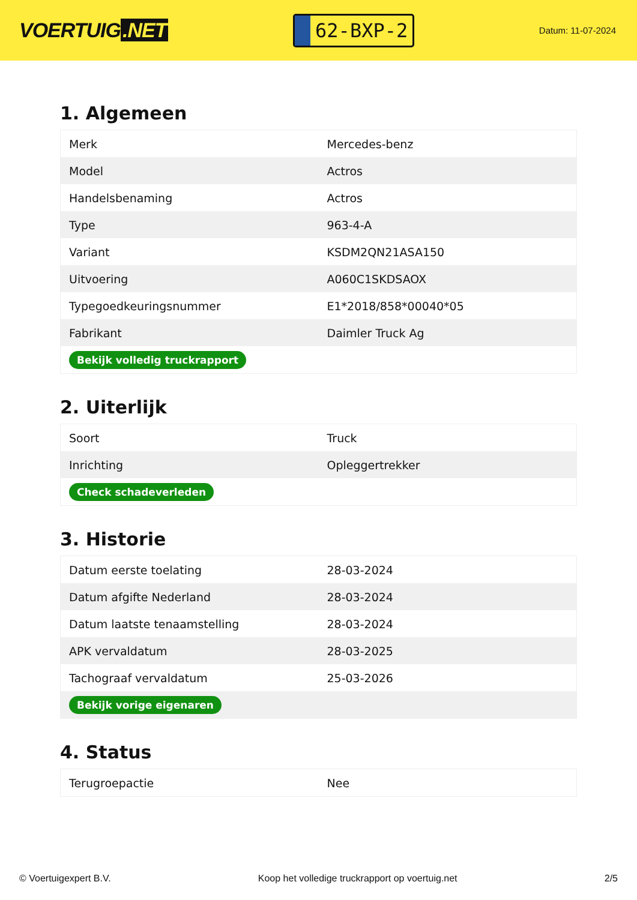VOERTUIG.NET
62-BXP-2
Datum: 11-07-2024
1. Algemeen
| Merk | Mercedes-benz |
| Model | Actros |
| Handelsbenaming | Actros |
| Type | 963-4-A |
| Variant | KSDM2QN21ASA150 |
| Uitvoering | A060C1SKDSAOX |
| Typegoedkeuringsnummer | E1*2018/858*00040*05 |
| Fabrikant | Daimler Truck Ag |
| Bekijk volledig truckrapport | |
2. Uiterlijk
| Soort | Truck |
| Inrichting | Opleggertrekker |
| Check schadeverleden | |
3. Historie
| Datum eerste toelating | 28-03-2024 |
| Datum afgifte Nederland | 28-03-2024 |
| Datum laatste tenaamstelling | 28-03-2024 |
| APK vervaldatum | 28-03-2025 |
| Tachograaf vervaldatum | 25-03-2026 |
| Bekijk vorige eigenaren | |
4. Status
| Terugroepactie | Nee |
© Voertuigexpert B.V. Koop het volledige truckrapport op voertuig.net 2/5